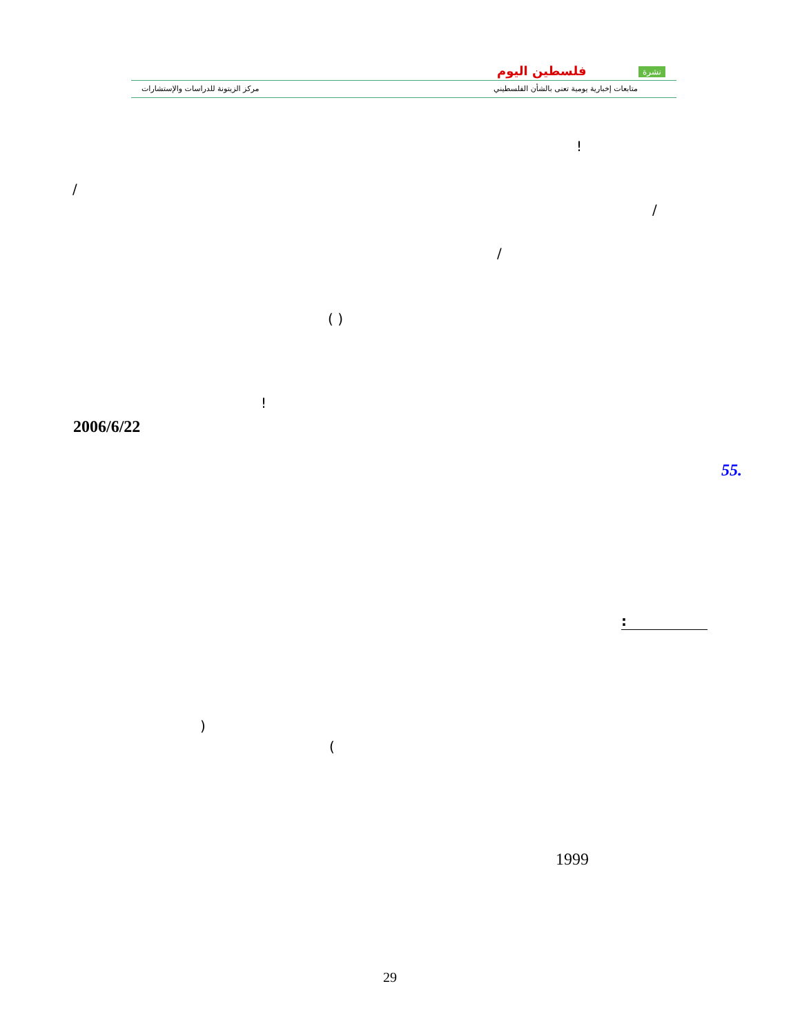مركز الزيتونة للدراسات والإستشارات
فلسطين اليوم نشرة
متابعات إخبارية يومية تعنى بالشأن الفلسطيني
!
/
/
/
( )
!
2006/6/22
55.
:
)
(
1999
29